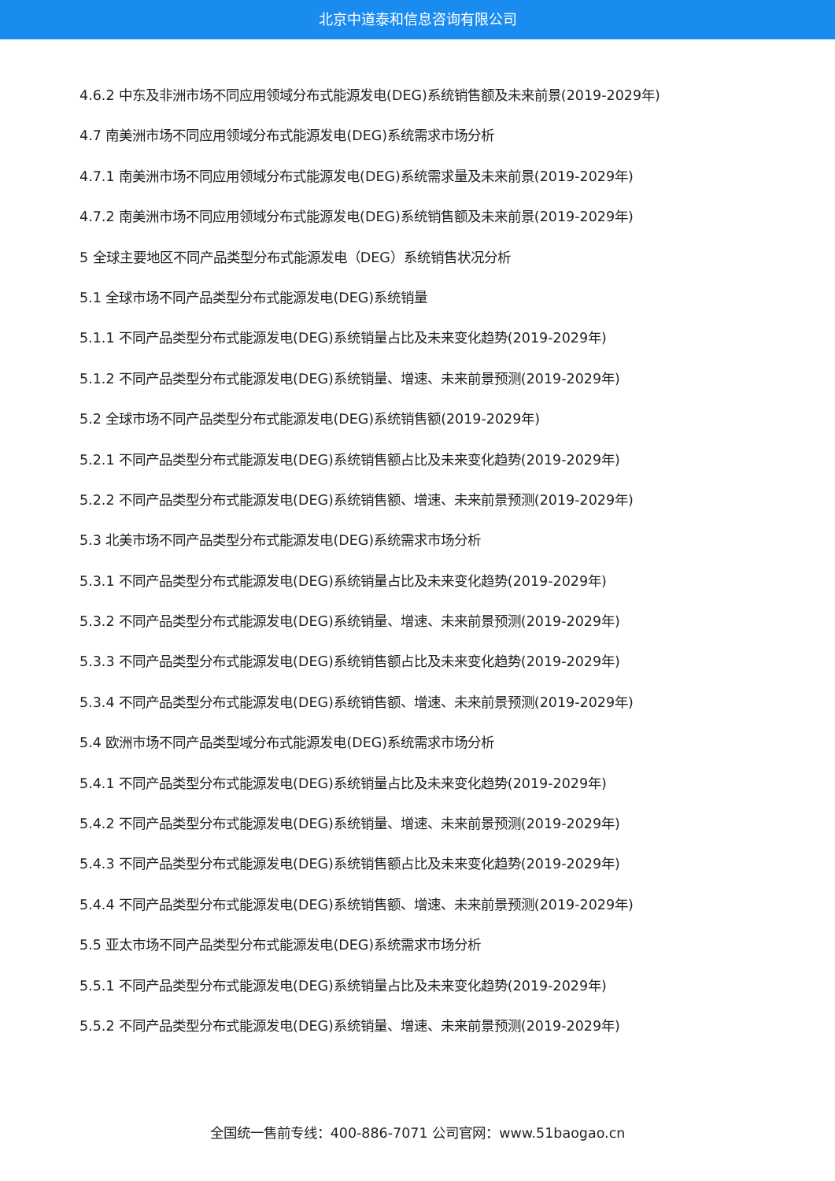北京中道泰和信息咨询有限公司
4.6.2 中东及非洲市场不同应用领域分布式能源发电(DEG)系统销售额及未来前景(2019-2029年)
4.7 南美洲市场不同应用领域分布式能源发电(DEG)系统需求市场分析
4.7.1 南美洲市场不同应用领域分布式能源发电(DEG)系统需求量及未来前景(2019-2029年)
4.7.2 南美洲市场不同应用领域分布式能源发电(DEG)系统销售额及未来前景(2019-2029年)
5 全球主要地区不同产品类型分布式能源发电（DEG）系统销售状况分析
5.1 全球市场不同产品类型分布式能源发电(DEG)系统销量
5.1.1 不同产品类型分布式能源发电(DEG)系统销量占比及未来变化趋势(2019-2029年)
5.1.2 不同产品类型分布式能源发电(DEG)系统销量、增速、未来前景预测(2019-2029年)
5.2 全球市场不同产品类型分布式能源发电(DEG)系统销售额(2019-2029年)
5.2.1 不同产品类型分布式能源发电(DEG)系统销售额占比及未来变化趋势(2019-2029年)
5.2.2 不同产品类型分布式能源发电(DEG)系统销售额、增速、未来前景预测(2019-2029年)
5.3 北美市场不同产品类型分布式能源发电(DEG)系统需求市场分析
5.3.1 不同产品类型分布式能源发电(DEG)系统销量占比及未来变化趋势(2019-2029年)
5.3.2 不同产品类型分布式能源发电(DEG)系统销量、增速、未来前景预测(2019-2029年)
5.3.3 不同产品类型分布式能源发电(DEG)系统销售额占比及未来变化趋势(2019-2029年)
5.3.4 不同产品类型分布式能源发电(DEG)系统销售额、增速、未来前景预测(2019-2029年)
5.4 欧洲市场不同产品类型域分布式能源发电(DEG)系统需求市场分析
5.4.1 不同产品类型分布式能源发电(DEG)系统销量占比及未来变化趋势(2019-2029年)
5.4.2 不同产品类型分布式能源发电(DEG)系统销量、增速、未来前景预测(2019-2029年)
5.4.3 不同产品类型分布式能源发电(DEG)系统销售额占比及未来变化趋势(2019-2029年)
5.4.4 不同产品类型分布式能源发电(DEG)系统销售额、增速、未来前景预测(2019-2029年)
5.5 亚太市场不同产品类型分布式能源发电(DEG)系统需求市场分析
5.5.1 不同产品类型分布式能源发电(DEG)系统销量占比及未来变化趋势(2019-2029年)
5.5.2 不同产品类型分布式能源发电(DEG)系统销量、增速、未来前景预测(2019-2029年)
全国统一售前专线：400-886-7071 公司官网：www.51baogao.cn